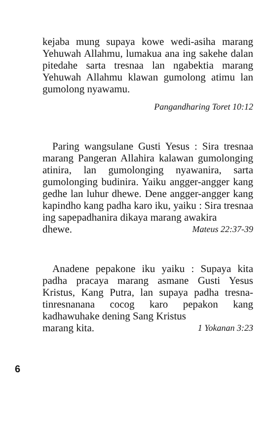kejaba mung supaya kowe wedi-asiha marang Yehuwah Allahmu, lumakua ana ing sakehe dalan pitedahe sarta tresnaa lan ngabektia marang Yehuwah Allahmu klawan gumolong atimu lan gumolong nyawamu.
Pangandharing Toret 10:12
Paring wangsulane Gusti Yesus : Sira tresnaa marang Pangeran Allahira kalawan gumolonging atinira, lan gumolonging nyawanira, sarta gumolonging budinira. Yaiku angger-angger kang gedhe lan luhur dhewe. Dene angger-angger kang kapindho kang padha karo iku, yaiku : Sira tresnaa ing sapepadhanira dikaya marang awakira
dhewe. Mateus 22:37-39
Anadene pepakone iku yaiku : Supaya kita padha pracaya marang asmane Gusti Yesus Kristus, Kang Putra, lan supaya padha tresna-tinresnanana cocog karo pepakon kang kadhawuhake dening Sang Kristus
marang kita. 1 Yokanan 3:23
6